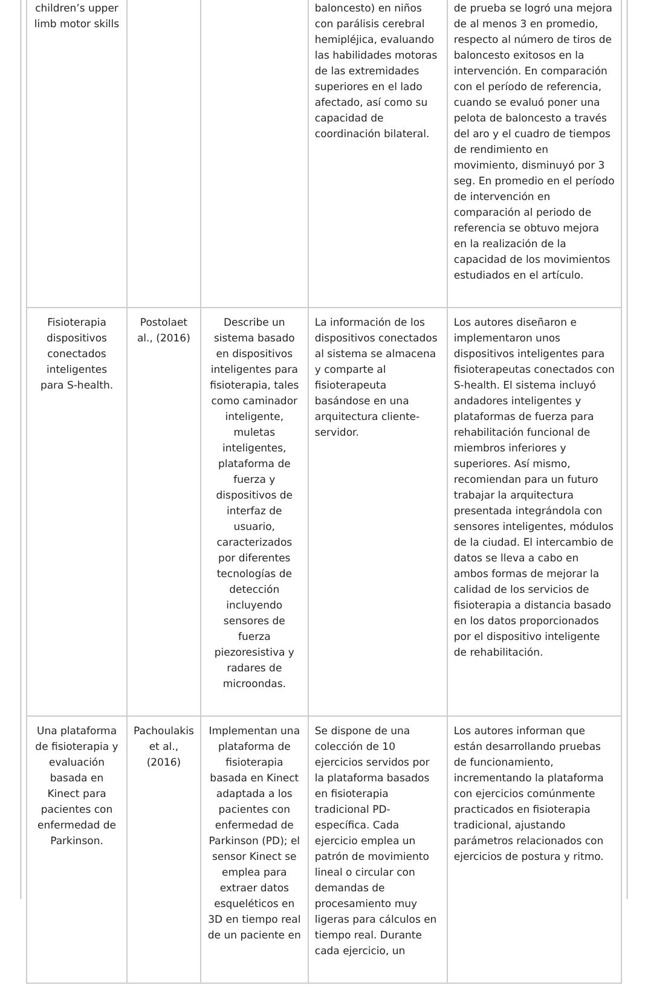| children’s upper limb motor skills | | | baloncesto) en niños con parálisis cerebral hemipléjica, evaluando las habilidades motoras de las extremidades superiores en el lado afectado, así como su capacidad de coordinación bilateral. | de prueba se logró una mejora de al menos 3 en promedio, respecto al número de tiros de baloncesto exitosos en la intervención. En comparación con el período de referencia, cuando se evaluó poner una pelota de baloncesto a través del aro y el cuadro de tiempos de rendimiento en movimiento, disminuyó por 3 seg. En promedio en el período de intervención en comparación al periodo de referencia se obtuvo mejora en la realización de la capacidad de los movimientos estudiados en el artículo. |
| Fisioterapia dispositivos conectados inteligentes para S-health. | Postolaet al., (2016) | Describe un sistema basado en dispositivos inteligentes para fisioterapia, tales como caminador inteligente, muletas inteligentes, plataforma de fuerza y dispositivos de interfaz de usuario, caracterizados por diferentes tecnologías de detección incluyendo sensores de fuerza piezoresistiva y radares de microondas. | La información de los dispositivos conectados al sistema se almacena y comparte al fisioterapeuta basándose en una arquitectura cliente-servidor. | Los autores diseñaron e implementaron unos dispositivos inteligentes para fisioterapeutas conectados con S-health. El sistema incluyó andadores inteligentes y plataformas de fuerza para rehabilitación funcional de miembros inferiores y superiores. Así mismo, recomiendan para un futuro trabajar la arquitectura presentada integrándola con sensores inteligentes, módulos de la ciudad. El intercambio de datos se lleva a cabo en ambos formas de mejorar la calidad de los servicios de fisioterapia a distancia basado en los datos proporcionados por el dispositivo inteligente de rehabilitación. |
| Una plataforma de fisioterapia y evaluación basada en Kinect para pacientes con enfermedad de Parkinson. | Pachoulakis et al., (2016) | Implementan una plataforma de fisioterapia basada en Kinect adaptada a los pacientes con enfermedad de Parkinson (PD); el sensor Kinect se emplea para extraer datos esqueléticos en 3D en tiempo real de un paciente en | Se dispone de una colección de 10 ejercicios servidos por la plataforma basados en fisioterapia tradicional PD-específica. Cada ejercicio emplea un patrón de movimiento lineal o circular con demandas de procesamiento muy ligeras para cálculos en tiempo real. Durante cada ejercicio, un | Los autores informan que están desarrollando pruebas de funcionamiento, incrementando la plataforma con ejercicios comúnmente practicados en fisioterapia tradicional, ajustando parámetros relacionados con ejercicios de postura y ritmo. |